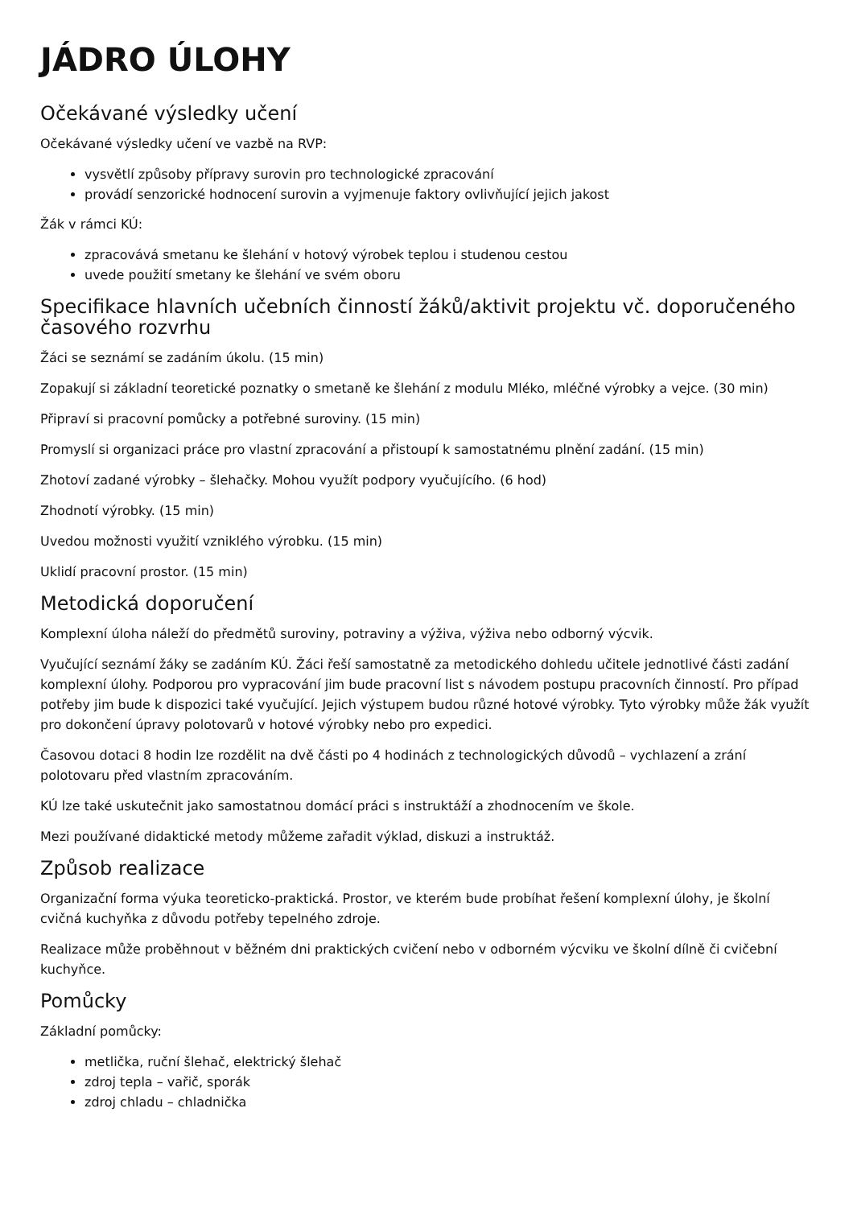JÁDRO ÚLOHY
Očekávané výsledky učení
Očekávané výsledky učení ve vazbě na RVP:
vysvětlí způsoby přípravy surovin pro technologické zpracování
provádí senzorické hodnocení surovin a vyjmenuje faktory ovlivňující jejich jakost
Žák v rámci KÚ:
zpracovává smetanu ke šlehání v hotový výrobek teplou i studenou cestou
uvede použití smetany ke šlehání ve svém oboru
Specifikace hlavních učebních činností žáků/aktivit projektu vč. doporučeného časového rozvrhu
Žáci se seznámí se zadáním úkolu. (15 min)
Zopakují si základní teoretické poznatky o smetaně ke šlehání z modulu Mléko, mléčné výrobky a vejce. (30 min)
Připraví si pracovní pomůcky a potřebné suroviny. (15 min)
Promyslí si organizaci práce pro vlastní zpracování a přistoupí k samostatnému plnění zadání. (15 min)
Zhotoví zadané výrobky – šlehačky. Mohou využít podpory vyučujícího. (6 hod)
Zhodnotí výrobky. (15 min)
Uvedou možnosti využití vzniklého výrobku. (15 min)
Uklidí pracovní prostor. (15 min)
Metodická doporučení
Komplexní úloha náleží do předmětů suroviny, potraviny a výživa, výživa nebo odborný výcvik.
Vyučující seznámí žáky se zadáním KÚ. Žáci řeší samostatně za metodického dohledu učitele jednotlivé části zadání komplexní úlohy. Podporou pro vypracování jim bude pracovní list s návodem postupu pracovních činností. Pro případ potřeby jim bude k dispozici také vyučující. Jejich výstupem budou různé hotové výrobky. Tyto výrobky může žák využít pro dokončení úpravy polotovarů v hotové výrobky nebo pro expedici.
Časovou dotaci 8 hodin lze rozdělit na dvě části po 4 hodinách z technologických důvodů – vychlazení a zrání polotovaru před vlastním zpracováním.
KÚ lze také uskutečnit jako samostatnou domácí práci s instruktáží a zhodnocením ve škole.
Mezi používané didaktické metody můžeme zařadit výklad, diskuzi a instruktáž.
Způsob realizace
Organizační forma výuka teoreticko-praktická. Prostor, ve kterém bude probíhat řešení komplexní úlohy, je školní cvičná kuchyňka z důvodu potřeby tepelného zdroje.
Realizace může proběhnout v běžném dni praktických cvičení nebo v odborném výcviku ve školní dílně či cvičební kuchyňce.
Pomůcky
Základní pomůcky:
metlička, ruční šlehač, elektrický šlehač
zdroj tepla – vařič, sporák
zdroj chladu – chladnička